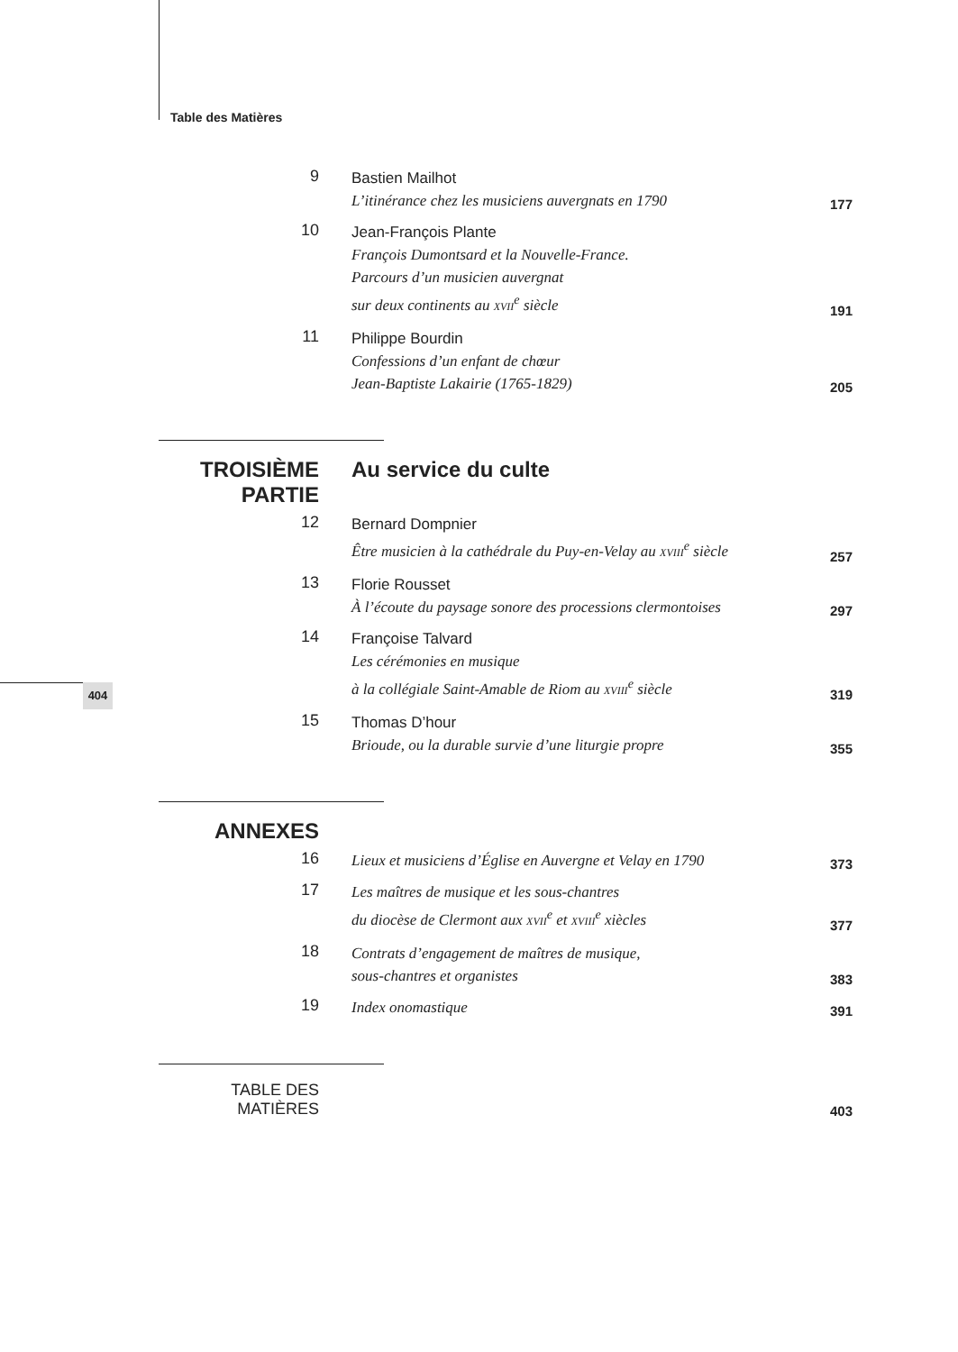Table des Matières
404
9
Bastien Mailhot
L’itinérance chez les musiciens auvergnats en 1790
177
10
Jean-François Plante
François Dumontsard et la Nouvelle-France.
Parcours d’un musicien auvergnat
sur deux continents au XVII<sup>e</sup> siècle
191
11
Philippe Bourdin
Confessions d’un enfant de chœur
Jean-Baptiste Lakairie (1765-1829)
205
TROISIÈME PARTIE
Au service du culte
12
Bernard Dompnier
Être musicien à la cathédrale du Puy-en-Velay au XVIII<sup>e</sup> siècle
257
13
Florie Rousset
À l’écoute du paysage sonore des processions clermontoises
297
14
Françoise Talvard
Les cérémonies en musique
à la collégiale Saint-Amable de Riom au XVIII<sup>e</sup> siècle
319
15
Thomas D’hour
Brioude, ou la durable survie d’une liturgie propre
355
ANNEXES
16
Lieux et musiciens d’Église en Auvergne et Velay en 1790
373
17
Les maîtres de musique et les sous-chantres
du diocèse de Clermont aux XVII<sup>e</sup> et XVIII<sup>e</sup> xiècles
377
18
Contrats d’engagement de maîtres de musique,
sous-chantres et organistes
383
19
Index onomastique
391
TABLE DES MATIÈRES
403